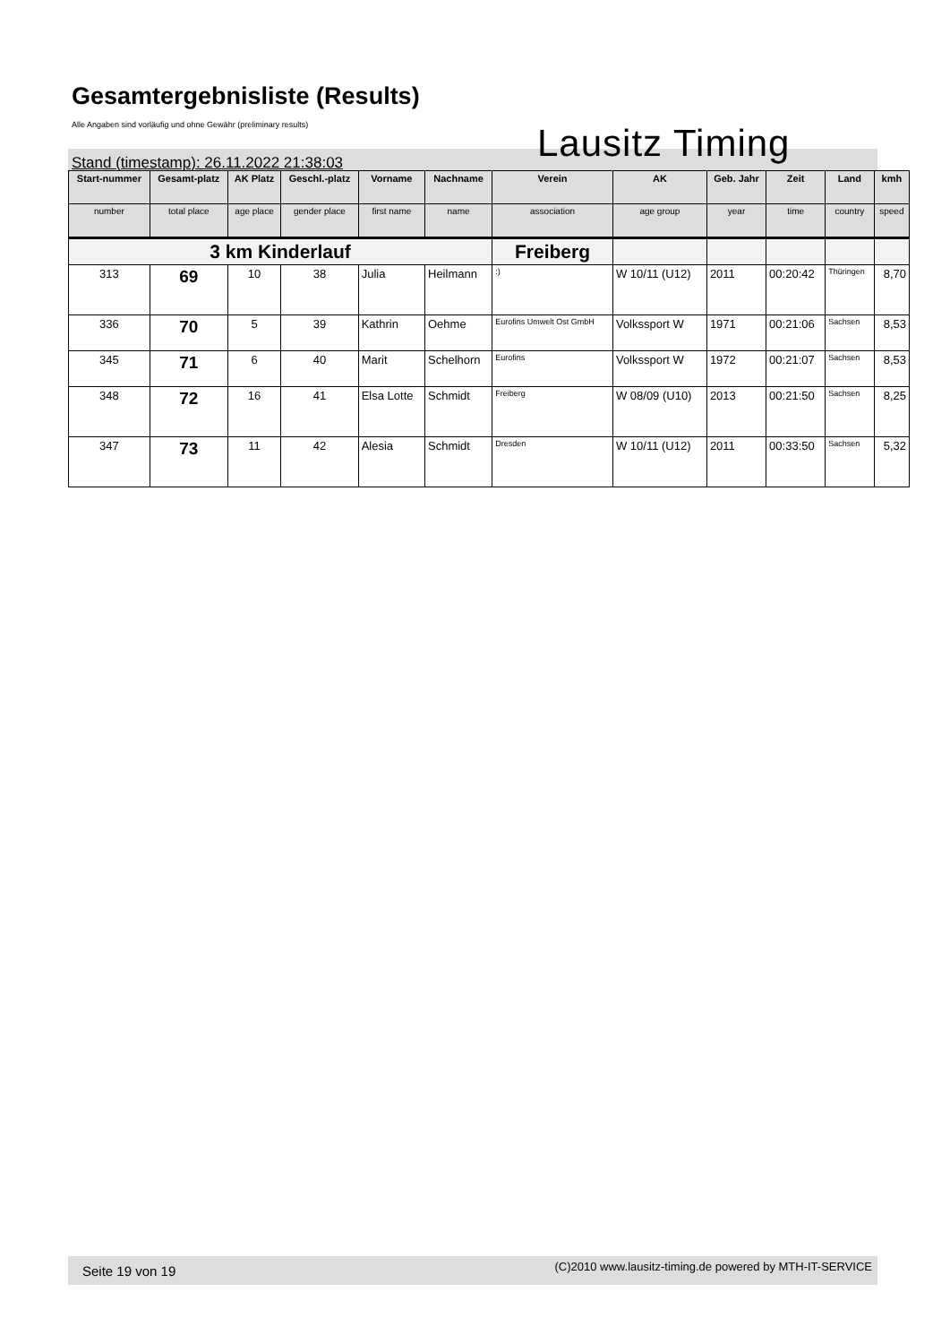Gesamtergebnisliste (Results)
Alle Angaben sind vorläufig und ohne Gewähr (preliminary results)
Stand (timestamp): 26.11.2022 21:38:03
Lausitz Timing
| Start-nummer | Gesamt-platz | AK Platz | Geschl.-platz | Vorname | Nachname | Verein | AK | Geb. Jahr | Zeit | Land | kmh |
| --- | --- | --- | --- | --- | --- | --- | --- | --- | --- | --- | --- |
| number | total place | age place | gender place | first name | name | association | age group | year | time | country | speed |
| 3 km Kinderlauf | | | | | | Freiberg | | | | | |
| 313 | 69 | 10 | 38 | Julia | Heilmann | :) | W 10/11 (U12) | 2011 | 00:20:42 | Thüringen | 8,70 |
| 336 | 70 | 5 | 39 | Kathrin | Oehme | Eurofins Umwelt Ost GmbH | Volkssport W | 1971 | 00:21:06 | Sachsen | 8,53 |
| 345 | 71 | 6 | 40 | Marit | Schelhorn | Eurofins | Volkssport W | 1972 | 00:21:07 | Sachsen | 8,53 |
| 348 | 72 | 16 | 41 | Elsa Lotte | Schmidt | Freiberg | W 08/09 (U10) | 2013 | 00:21:50 | Sachsen | 8,25 |
| 347 | 73 | 11 | 42 | Alesia | Schmidt | Dresden | W 10/11 (U12) | 2011 | 00:33:50 | Sachsen | 5,32 |
Seite 19 von 19 (C)2010 www.lausitz-timing.de powered by MTH-IT-SERVICE